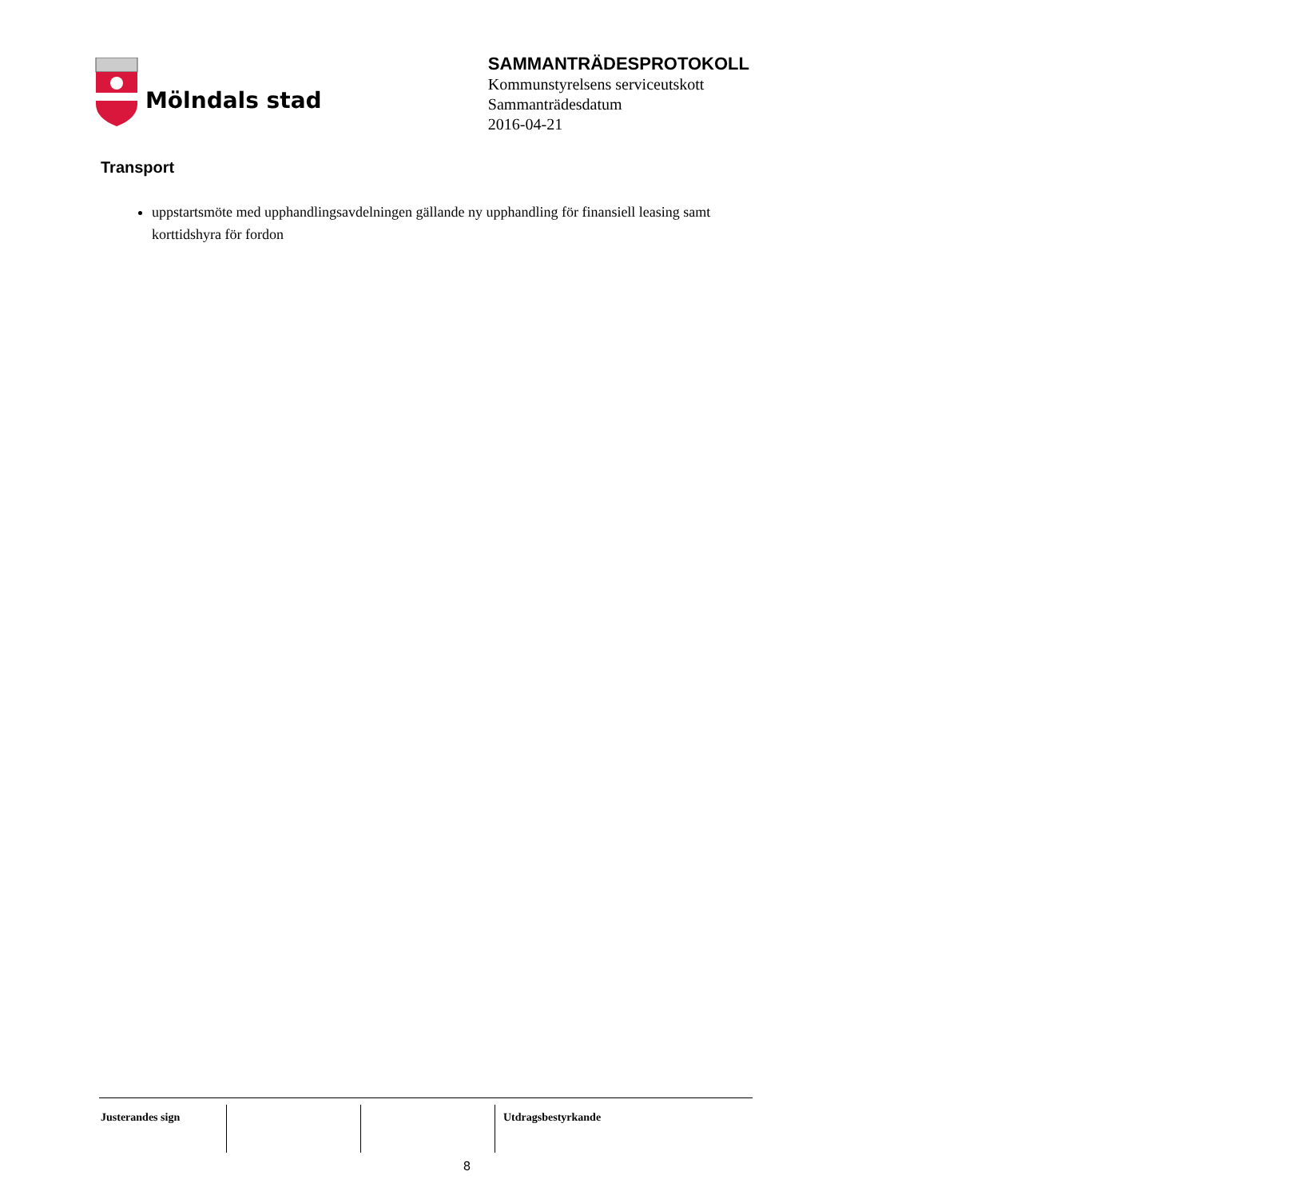Mölndals stad
SAMMANTRÄDESPROTOKOLL
Kommunstyrelsens serviceutskott
Sammanträdesdatum
2016-04-21
Transport
uppstartsmöte med upphandlingsavdelningen gällande ny upphandling för finansiell leasing samt korttidshyra för fordon
Justerandes sign Utdragsbestyrkande
8